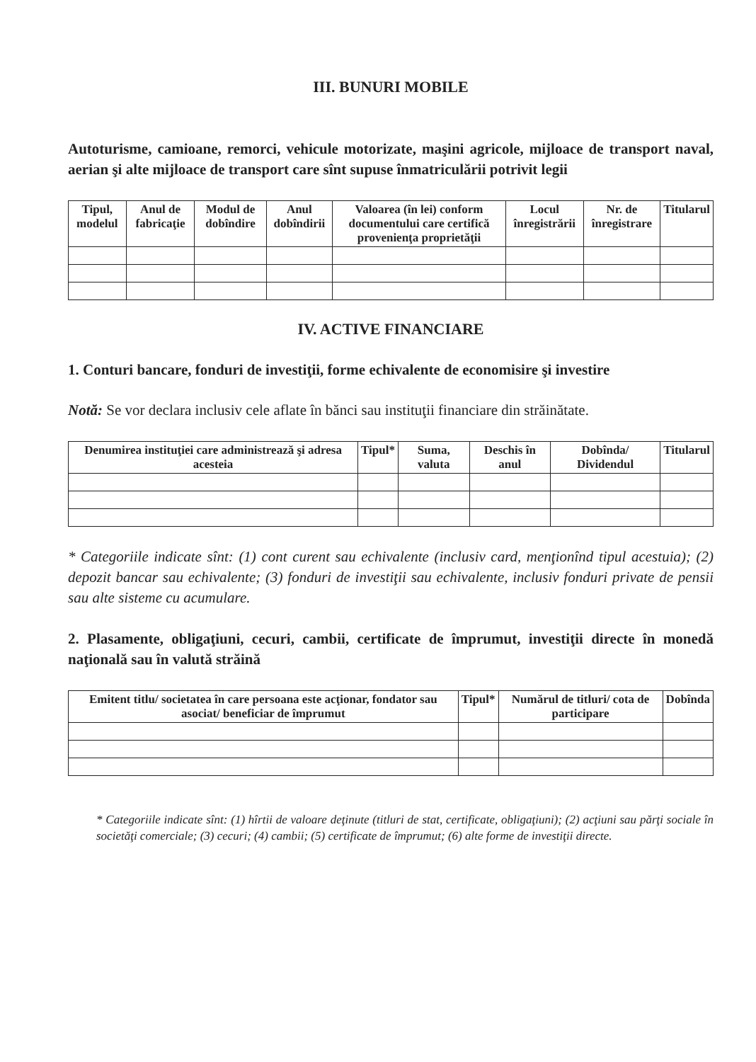III. BUNURI MOBILE
Autoturisme, camioane, remorci, vehicule motorizate, maşini agricole, mijloace de transport naval, aerian şi alte mijloace de transport care sînt supuse înmatriculării potrivit legii
| Tipul, modelul | Anul de fabricaţie | Modul de dobîndire | Anul dobîndirii | Valoarea (în lei) conform documentului care certifică provenienţa proprietăţii | Locul înregistrării | Nr. de înregistrare | Titularul |
| --- | --- | --- | --- | --- | --- | --- | --- |
IV. ACTIVE FINANCIARE
1. Conturi bancare, fonduri de investiţii, forme echivalente de economisire şi investire
Notă: Se vor declara inclusiv cele aflate în bănci sau instituţii financiare din străinătate.
| Denumirea instituţiei care administrează şi adresa acesteia | Tipul* | Suma, valuta | Deschis în anul | Dobînda/ Dividendul | Titularul |
| --- | --- | --- | --- | --- | --- |
* Categoriile indicate sînt: (1) cont curent sau echivalente (inclusiv card, menţionînd tipul acestuia); (2) depozit bancar sau echivalente; (3) fonduri de investiţii sau echivalente, inclusiv fonduri private de pensii sau alte sisteme cu acumulare.
2. Plasamente, obligaţiuni, cecuri, cambii, certificate de împrumut, investiţii directe în monedă naţională sau în valută străină
| Emitent titlu/ societatea în care persoana este acţionar, fondator sau asociat/ beneficiar de împrumut | Tipul* | Numărul de titluri/ cota de participare | Dobînda |
| --- | --- | --- | --- |
* Categoriile indicate sînt: (1) hîrtii de valoare deţinute (titluri de stat, certificate, obligaţiuni); (2) acţiuni sau părţi sociale în societăţi comerciale; (3) cecuri; (4) cambii; (5) certificate de împrumut; (6) alte forme de investiţii directe.